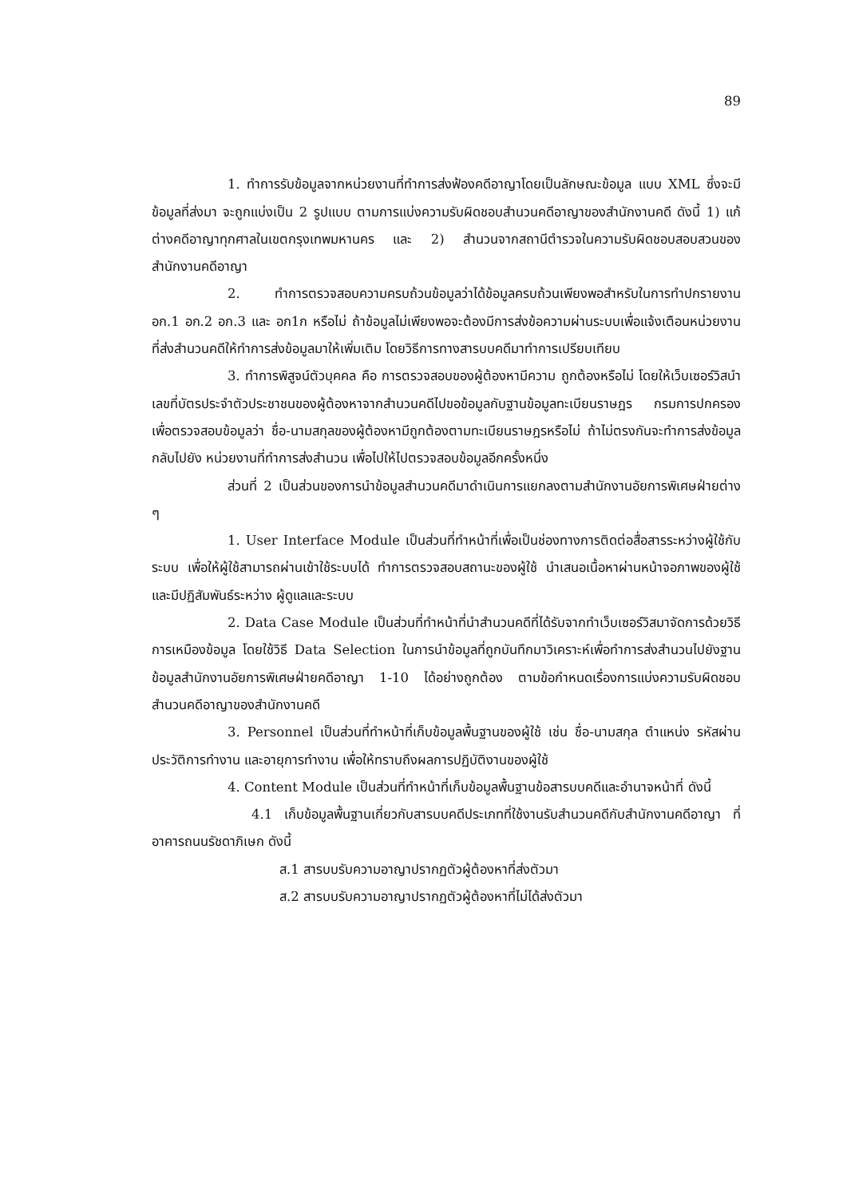89
1. ทำการรับข้อมูลจากหน่วยงานที่ทำการส่งฟ้องคดีอาญาโดยเป็นลักษณะข้อมูล แบบ XML ซึ่งจะมีข้อมูลที่ส่งมา จะถูกแบ่งเป็น 2 รูปแบบ ตามการแบ่งความรับผิดชอบสำนวนคดีอาญาของสำนักงานคดี ดังนี้ 1) แก้ต่างคดีอาญาทุกศาลในเขตกรุงเทพมหานคร และ 2) สำนวนจากสถานีตำรวจในความรับผิดชอบสอบสวนของสำนักงานคดีอาญา
2. ทำการตรวจสอบความครบถ้วนข้อมูลว่าได้ข้อมูลครบถ้วนเพียงพอสำหรับในการทำปกรายงาน อก.1 อก.2 อก.3 และ อก1ก หรือไม่ ถ้าข้อมูลไม่เพียงพอจะต้องมีการส่งข้อความผ่านระบบเพื่อแจ้งเตือนหน่วยงานที่ส่งสำนวนคดีให้ทำการส่งข้อมูลมาให้เพิ่มเติม โดยวิธีการทางสารบบคดีมาทำการเปรียบเทียบ
3. ทำการพิสูจน์ตัวบุคคล คือ การตรวจสอบของผู้ต้องหามีความ ถูกต้องหรือไม่ โดยให้เว็บเซอร์วิสนำเลขที่บัตรประจำตัวประชาชนของผู้ต้องหาจากสำนวนคดีไปขอข้อมูลกับฐานข้อมูลทะเบียนราษฎร กรมการปกครอง เพื่อตรวจสอบข้อมูลว่า ชื่อ-นามสกุลของผู้ต้องหามีถูกต้องตามทะเบียนราษฎรหรือไม่ ถ้าไม่ตรงกันจะทำการส่งข้อมูลกลับไปยัง หน่วยงานที่ทำการส่งสำนวน เพื่อไปให้ไปตรวจสอบข้อมูลอีกครั้งหนึ่ง
ส่วนที่ 2 เป็นส่วนของการนำข้อมูลสำนวนคดีมาดำเนินการแยกลงตามสำนักงานอัยการพิเศษฝ่ายต่าง ๆ
1. User Interface Module เป็นส่วนที่ทำหน้าที่เพื่อเป็นช่องทางการติดต่อสื่อสารระหว่างผู้ใช้กับระบบ เพื่อให้ผู้ใช้สามารถผ่านเข้าใช้ระบบได้ ทำการตรวจสอบสถานะของผู้ใช้ นำเสนอเนื้อหาผ่านหน้าจอภาพของผู้ใช้ และมีปฏิสัมพันธ์ระหว่าง ผู้ดูแลและระบบ
2. Data Case Module เป็นส่วนที่ทำหน้าที่นำสำนวนคดีที่ได้รับจากทำเว็บเซอร์วิสมาจัดการด้วยวิธีการเหมืองข้อมูล โดยใช้วิธี Data Selection ในการนำข้อมูลที่ถูกบันทึกมาวิเคราะห์เพื่อทำการส่งสำนวนไปยังฐานข้อมูลสำนักงานอัยการพิเศษฝ่ายคดีอาญา 1-10 ได้อย่างถูกต้อง ตามข้อกำหนดเรื่องการแบ่งความรับผิดชอบสำนวนคดีอาญาของสำนักงานคดี
3. Personnel เป็นส่วนที่ทำหน้าที่เก็บข้อมูลพื้นฐานของผู้ใช้ เช่น ชื่อ-นามสกุล ตำแหน่ง รหัสผ่าน ประวัติการทำงาน และอายุการทำงาน เพื่อให้ทราบถึงผลการปฏิบัติงานของผู้ใช้
4. Content Module เป็นส่วนที่ทำหน้าที่เก็บข้อมูลพื้นฐานข้อสารบบคดีและอำนาจหน้าที่ ดังนี้
4.1 เก็บข้อมูลพื้นฐานเกี่ยวกับสารบบคดีประเภทที่ใช้งานรับสำนวนคดีกับสำนักงานคดีอาญา ที่อาคารถนนรัชดาภิเษก ดังนี้
ส.1 สารบบรับความอาญาปรากฏตัวผู้ต้องหาที่ส่งตัวมา
ส.2 สารบบรับความอาญาปรากฏตัวผู้ต้องหาที่ไม่ได้ส่งตัวมา